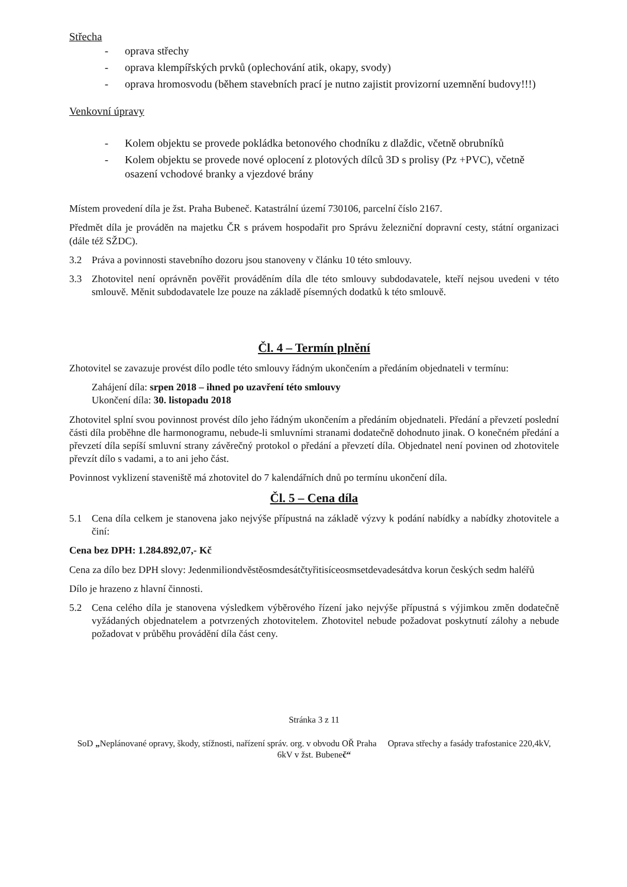Střecha
- oprava střechy
- oprava klempířských prvků (oplechování atik, okapy, svody)
- oprava hromosvodu (během stavebních prací je nutno zajistit provizorní uzemnění budovy!!!)
Venkovní úpravy
- Kolem objektu se provede pokládka betonového chodníku z dlaždic, včetně obrubníků
- Kolem objektu se provede nové oplocení z plotových dílců 3D s prolisy (Pz +PVC), včetně osazení vchodové branky a vjezdové brány
Místem provedení díla je žst. Praha Bubeneč. Katastrální území 730106, parcelní číslo 2167.
Předmět díla je prováděn na majetku ČR s právem hospodařit pro Správu železniční dopravní cesty, státní organizaci (dále též SŽDC).
3.2 Práva a povinnosti stavebního dozoru jsou stanoveny v článku 10 této smlouvy.
3.3 Zhotovitel není oprávněn pověřit prováděním díla dle této smlouvy subdodavatele, kteří nejsou uvedeni v této smlouvě. Měnit subdodavatele lze pouze na základě písemných dodatků k této smlouvě.
Čl. 4 – Termín plnění
Zhotovitel se zavazuje provést dílo podle této smlouvy řádným ukončením a předáním objednateli v termínu:
Zahájení díla: srpen 2018 – ihned po uzavření této smlouvy
Ukončení díla: 30. listopadu 2018
Zhotovitel splní svou povinnost provést dílo jeho řádným ukončením a předáním objednateli. Předání a převzetí poslední části díla proběhne dle harmonogramu, nebude-li smluvními stranami dodatečně dohodnuto jinak. O konečném předání a převzetí díla sepíší smluvní strany závěrečný protokol o předání a převzetí díla. Objednatel není povinen od zhotovitele převzít dílo s vadami, a to ani jeho část.
Povinnost vyklizení staveniště má zhotovitel do 7 kalendářních dnů po termínu ukončení díla.
Čl. 5 – Cena díla
5.1 Cena díla celkem je stanovena jako nejvýše přípustná na základě výzvy k podání nabídky a nabídky zhotovitele a činí:
Cena bez DPH: 1.284.892,07,- Kč
Cena za dílo bez DPH slovy: Jedenmiliondvěstěosmdesátčtyřitisíceosmsetdevadesátdva korun českých sedm haléřů
Dílo je hrazeno z hlavní činnosti.
5.2 Cena celého díla je stanovena výsledkem výběrového řízení jako nejvýše přípustná s výjimkou změn dodatečně vyžádaných objednatelem a potvrzených zhotovitelem. Zhotovitel nebude požadovat poskytnutí zálohy a nebude požadovat v průběhu provádění díla část ceny.
Stránka 3 z 11
SoD „Neplánované opravy, škody, stížnosti, nařízení správ. org. v obvodu OŘ Praha Oprava střechy a fasády trafostanice 220,4kV, 6kV v žst. Bubeneč“